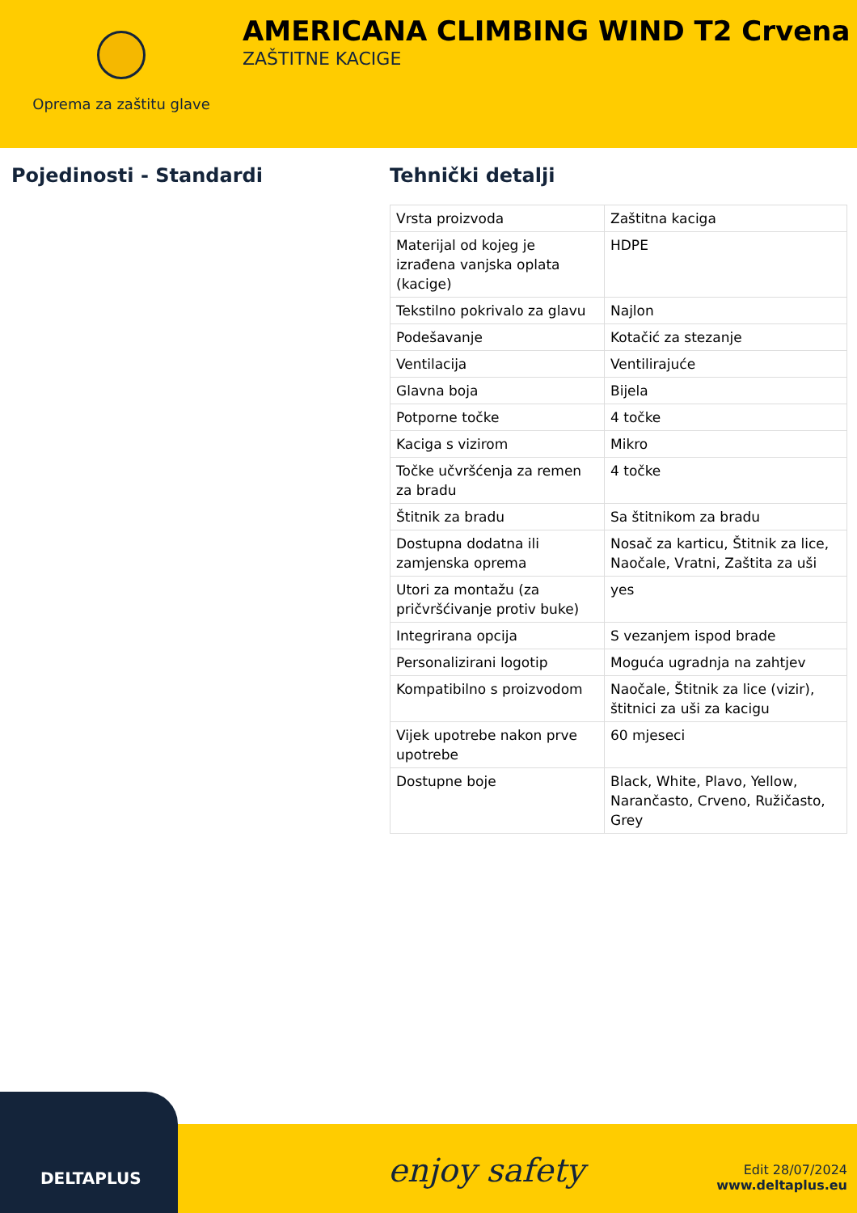Oprema za zaštitu glave
AMERICANA CLIMBING WIND T2 Crvena
ZAŠTITNE KACIGE
Pojedinosti - Standardi Tehnički detalji
| Vrsta proizvoda | Zaštitna kaciga |
| Materijal od kojeg je izrađena vanjska oplata (kacige) | HDPE |
| Tekstilno pokrivalo za glavu | Najlon |
| Podešavanje | Kotačić za stezanje |
| Ventilacija | Ventilirajuće |
| Glavna boja | Bijela |
| Potporne točke | 4 točke |
| Kaciga s vizirom | Mikro |
| Točke učvršćenja za remen za bradu | 4 točke |
| Štitnik za bradu | Sa štitnikom za bradu |
| Dostupna dodatna ili zamjenska oprema | Nosač za karticu, Štitnik za lice, Naočale, Vratni, Zaštita za uši |
| Utori za montažu (za pričvršćivanje protiv buke) | yes |
| Integrirana opcija | S vezanjem ispod brade |
| Personalizirani logotip | Moguća ugradnja na zahtjev |
| Kompatibilno s proizvodom | Naočale, Štitnik za lice (vizir), štitnici za uši za kacigu |
| Vijek upotrebe nakon prve upotrebe | 60 mjeseci |
| Dostupne boje | Black, White, Plavo, Yellow, Narančasto, Crveno, Ružičasto, Grey |
DELTAPLUS
enjoy safety
Edit 28/07/2024
www.deltaplus.eu